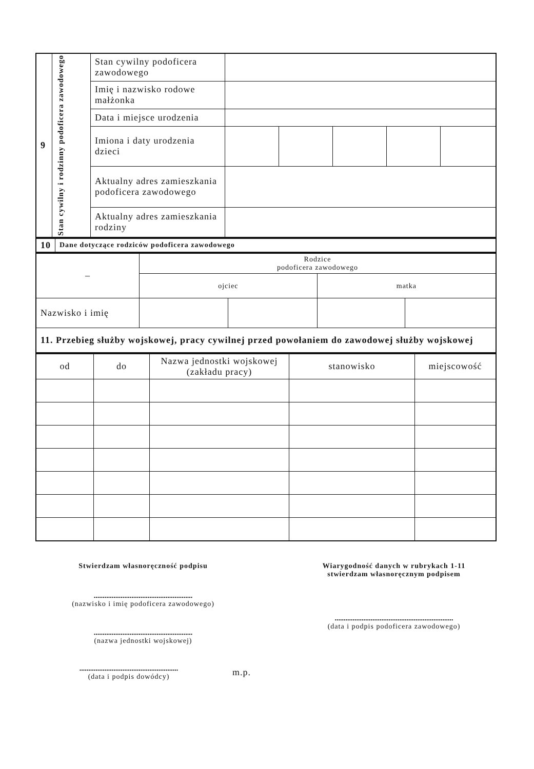| 9 | Stan cywilny i rodzinny podoficera zawodowego | Stan cywilny podoficera zawodowego | | | | | |
| | | Imię i nazwisko rodowe małżonka | | | | | |
| | | Data i miejsce urodzenia | | | | | |
| | | Imiona i daty urodzenia dzieci | | | | | |
| | | Aktualny adres zamieszkania podoficera zawodowego | | | | | |
| | | Aktualny adres zamieszkania rodziny | | | | | |
| 10 | Dane dotyczące rodziców podoficera zawodowego |
| – | Rodzice podoficera zawodowego | | | |
| | ojciec | | matka | |
| Nazwisko i imię | | | | |
| 11. Przebieg służby wojskowej, pracy cywilnej przed powołaniem do zawodowej służby wojskowej | | | | |
| od | do | Nazwa jednostki wojskowej (zakładu pracy) | stanowisko | miejscowość |
| --- | --- | --- | --- | --- |
Stwierdzam własnoręczność podpisu
.......................................................
(nazwisko i imię podoficera zawodowego)
.......................................................
(nazwa jednostki wojskowej)
.......................................................
(data i podpis dowódcy)
m.p.
Wiarygodność danych w rubrykach 1-11
stwierdzam własnoręcznym podpisem
..................................................................
(data i podpis podoficera zawodowego)